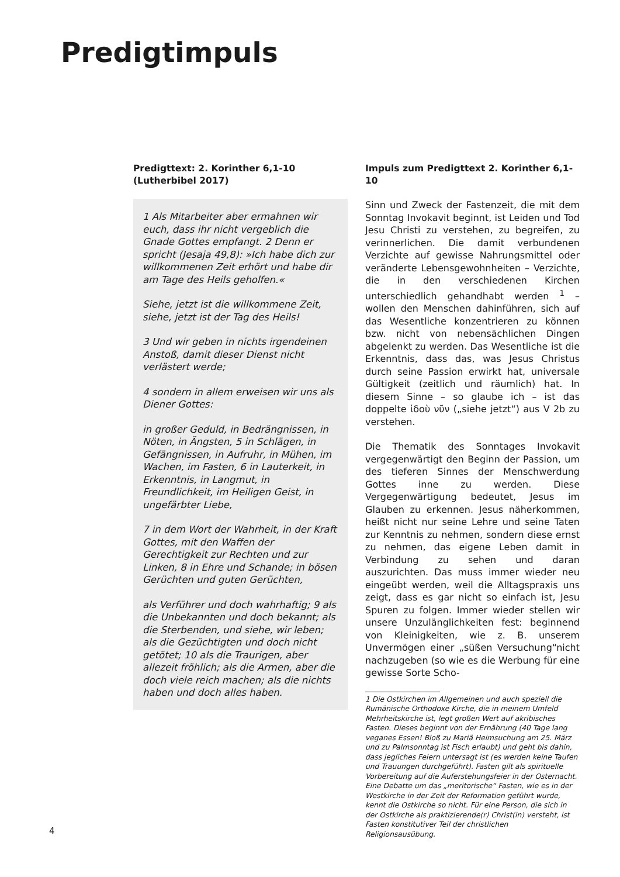Predigtimpuls
Predigttext: 2. Korinther 6,1-10
(Lutherbibel 2017)
1 Als Mitarbeiter aber ermahnen wir euch, dass ihr nicht vergeblich die Gnade Gottes empfangt. 2 Denn er spricht (Jesaja 49,8): »Ich habe dich zur willkommenen Zeit erhört und habe dir am Tage des Heils geholfen.«
Siehe, jetzt ist die willkommene Zeit, siehe, jetzt ist der Tag des Heils!
3 Und wir geben in nichts irgendeinen Anstoß, damit dieser Dienst nicht verlästert werde;
4 sondern in allem erweisen wir uns als Diener Gottes:
in großer Geduld, in Bedrängnissen, in Nöten, in Ängsten, 5 in Schlägen, in Gefängnissen, in Aufruhr, in Mühen, im Wachen, im Fasten, 6 in Lauterkeit, in Erkenntnis, in Langmut, in Freundlichkeit, im Heiligen Geist, in ungefärbter Liebe,
7 in dem Wort der Wahrheit, in der Kraft Gottes, mit den Waffen der Gerechtigkeit zur Rechten und zur Linken, 8 in Ehre und Schande; in bösen Gerüchten und guten Gerüchten,
als Verführer und doch wahrhaftig; 9 als die Unbekannten und doch bekannt; als die Sterbenden, und siehe, wir leben; als die Gezüchtigten und doch nicht getötet; 10 als die Traurigen, aber allezeit fröhlich; als die Armen, aber die doch viele reich machen; als die nichts haben und doch alles haben.
Impuls zum Predigttext 2. Korinther 6,1-10
Sinn und Zweck der Fastenzeit, die mit dem Sonntag Invokavit beginnt, ist Leiden und Tod Jesu Christi zu verstehen, zu begreifen, zu verinnerlichen. Die damit verbundenen Verzichte auf gewisse Nahrungsmittel oder veränderte Lebensgewohnheiten – Verzichte, die in den verschiedenen Kirchen unterschiedlich gehandhabt werden <sup>1</sup> – wollen den Menschen dahinführen, sich auf das Wesentliche konzentrieren zu können bzw. nicht von nebensächlichen Dingen abgelenkt zu werden. Das Wesentliche ist die Erkenntnis, dass das, was Jesus Christus durch seine Passion erwirkt hat, universale Gültigkeit (zeitlich und räumlich) hat. In diesem Sinne – so glaube ich – ist das doppelte ἰδοὺ νῦν („siehe jetzt“) aus V 2b zu verstehen.
Die Thematik des Sonntages Invokavit vergegenwärtigt den Beginn der Passion, um des tieferen Sinnes der Menschwerdung Gottes inne zu werden. Diese Vergegenwärtigung bedeutet, Jesus im Glauben zu erkennen. Jesus näherkommen, heißt nicht nur seine Lehre und seine Taten zur Kenntnis zu nehmen, sondern diese ernst zu nehmen, das eigene Leben damit in Verbindung zu sehen und daran auszurichten. Das muss immer wieder neu eingeübt werden, weil die Alltagspraxis uns zeigt, dass es gar nicht so einfach ist, Jesu Spuren zu folgen. Immer wieder stellen wir unsere Unzulänglichkeiten fest: beginnend von Kleinigkeiten, wie z. B. unserem Unvermögen einer „süßen Versuchung“nicht nachzugeben (so wie es die Werbung für eine gewisse Sorte Scho-
1 Die Ostkirchen im Allgemeinen und auch speziell die Rumänische Orthodoxe Kirche, die in meinem Umfeld Mehrheitskirche ist, legt großen Wert auf akribisches Fasten. Dieses beginnt von der Ernährung (40 Tage lang veganes Essen! Bloß zu Mariä Heimsuchung am 25. März und zu Palmsonntag ist Fisch erlaubt) und geht bis dahin, dass jegliches Feiern untersagt ist (es werden keine Taufen und Trauungen durchgeführt). Fasten gilt als spirituelle Vorbereitung auf die Auferstehungsfeier in der Osternacht. Eine Debatte um das „meritorische“ Fasten, wie es in der Westkirche in der Zeit der Reformation geführt wurde, kennt die Ostkirche so nicht. Für eine Person, die sich in der Ostkirche als praktizierende(r) Christ(in) versteht, ist Fasten konstitutiver Teil der christlichen Religionsausübung.
4